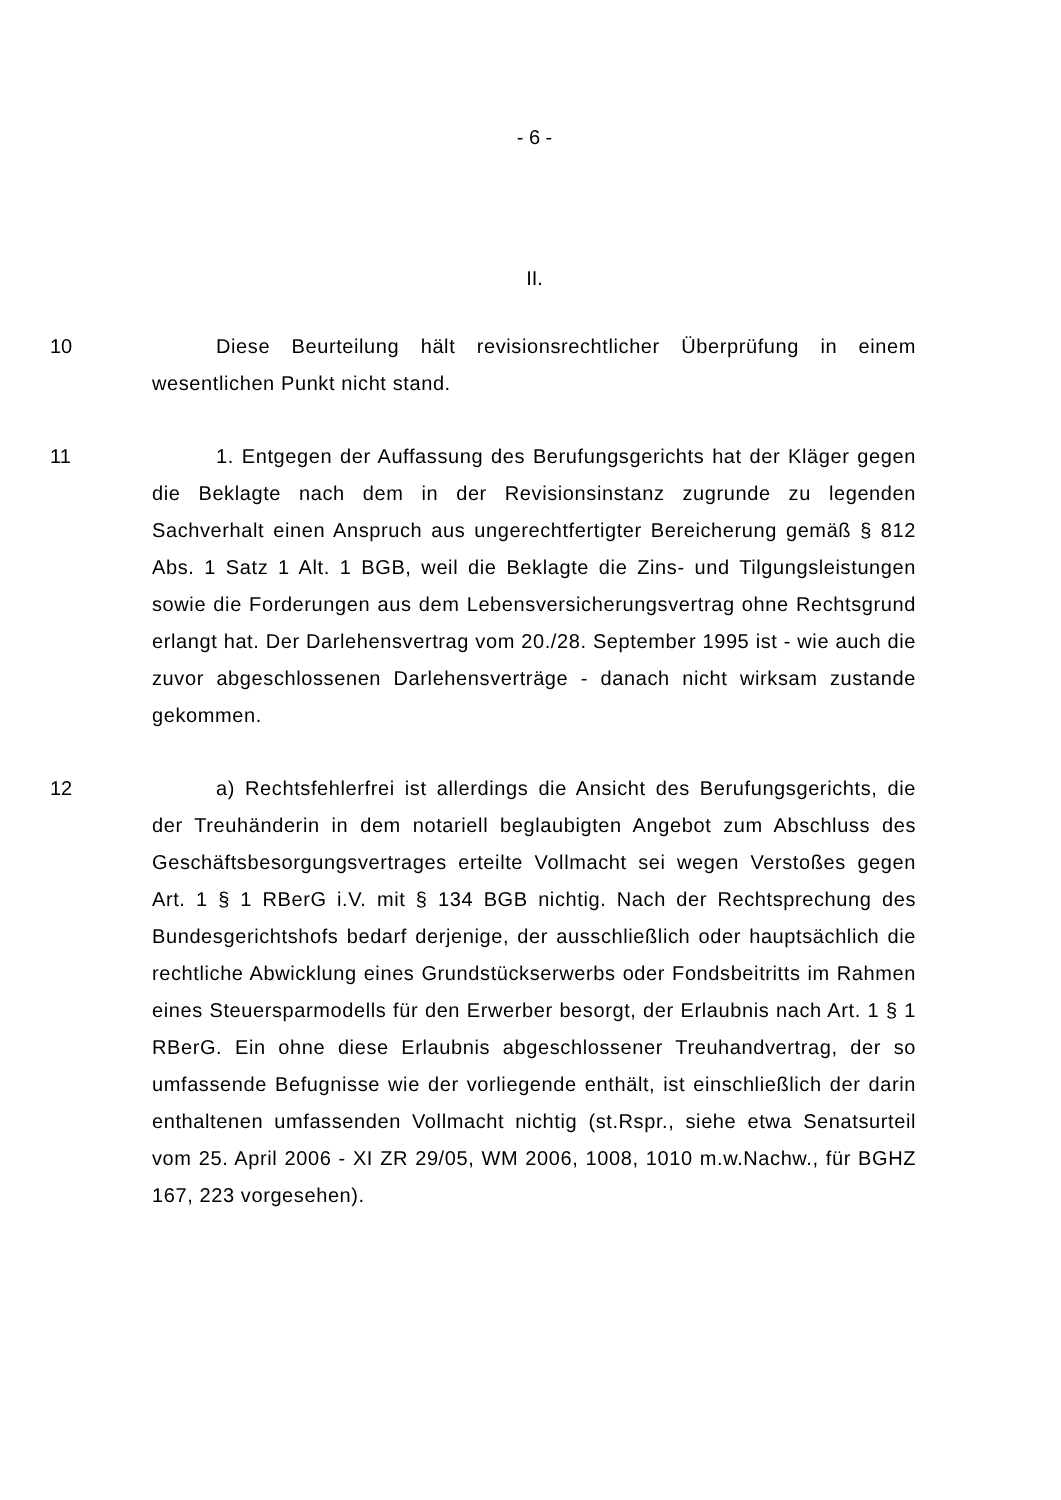- 6 -
II.
10 Diese Beurteilung hält revisionsrechtlicher Überprüfung in einem wesentlichen Punkt nicht stand.
11 1. Entgegen der Auffassung des Berufungsgerichts hat der Kläger gegen die Beklagte nach dem in der Revisionsinstanz zugrunde zu legenden Sachverhalt einen Anspruch aus ungerechtfertigter Bereicherung gemäß § 812 Abs. 1 Satz 1 Alt. 1 BGB, weil die Beklagte die Zins- und Tilgungsleistungen sowie die Forderungen aus dem Lebensversicherungsvertrag ohne Rechtsgrund erlangt hat. Der Darlehensvertrag vom 20./28. September 1995 ist - wie auch die zuvor abgeschlossenen Darlehensverträge - danach nicht wirksam zustande gekommen.
12 a) Rechtsfehlerfrei ist allerdings die Ansicht des Berufungsgerichts, die der Treuhänderin in dem notariell beglaubigten Angebot zum Abschluss des Geschäftsbesorgungsvertrages erteilte Vollmacht sei wegen Verstoßes gegen Art. 1 § 1 RBerG i.V. mit § 134 BGB nichtig. Nach der Rechtsprechung des Bundesgerichtshofs bedarf derjenige, der ausschließlich oder hauptsächlich die rechtliche Abwicklung eines Grundstückserwerbs oder Fondsbeitritts im Rahmen eines Steuersparmodells für den Erwerber besorgt, der Erlaubnis nach Art. 1 § 1 RBerG. Ein ohne diese Erlaubnis abgeschlossener Treuhandvertrag, der so umfassende Befugnisse wie der vorliegende enthält, ist einschließlich der darin enthaltenen umfassenden Vollmacht nichtig (st.Rspr., siehe etwa Senatsurteil vom 25. April 2006 - XI ZR 29/05, WM 2006, 1008, 1010 m.w.Nachw., für BGHZ 167, 223 vorgesehen).